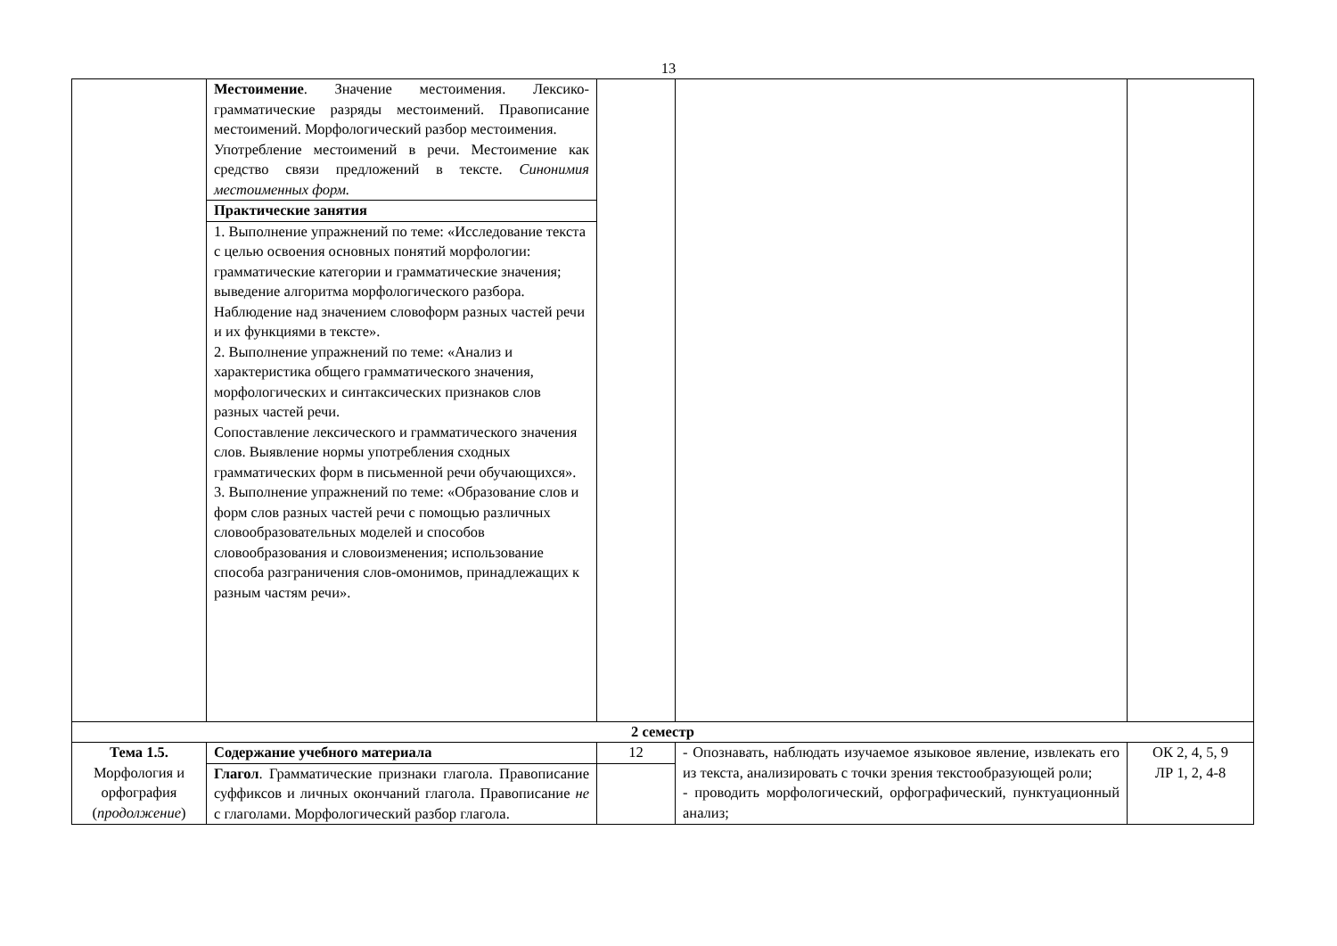13
| | Местоимение . Значение местоимения. Лексико-грамматические разряды местоимений. Правописание местоимений. Морфологический разбор местоимения. Употребление местоимений в речи. Местоимение как средство связи предложений в тексте. Синонимия местоименных форм. | | | |
| | Практические занятия | | | |
| | 1. Выполнение упражнений по теме: «Исследование текста с целью освоения основных понятий морфологии: грамматические категории и грамматические значения; выведение алгоритма морфологического разбора. Наблюдение над значением словоформ разных частей речи и их функциями в тексте». 2. Выполнение упражнений по теме: «Анализ и характеристика общего грамматического значения, морфологических и синтаксических признаков слов разных частей речи. Сопоставление лексического и грамматического значения слов. Выявление нормы употребления сходных грамматических форм в письменной речи обучающихся». 3. Выполнение упражнений по теме: «Образование слов и форм слов разных частей речи с помощью различных словообразовательных моделей и способов словообразования и словоизменения; использование способа разграничения слов-омонимов, принадлежащих к разным частям речи». | | | |
| 2 семестр | | | | |
| Тема 1.5. Морфология и орфография ( продолжение ) | Содержание учебного материала | 12 | - Опознавать, наблюдать изучаемое языковое явление, извлекать его из текста, анализировать с точки зрения текстообразующей роли; - проводить морфологический, орфографический, пунктуационный анализ; | ОК 2, 4, 5, 9 ЛР 1, 2, 4-8 |
| | Глагол . Грамматические признаки глагола. Правописание суффиксов и личных окончаний глагола. Правописание не с глаголами. Морфологический разбор глагола. | | | |